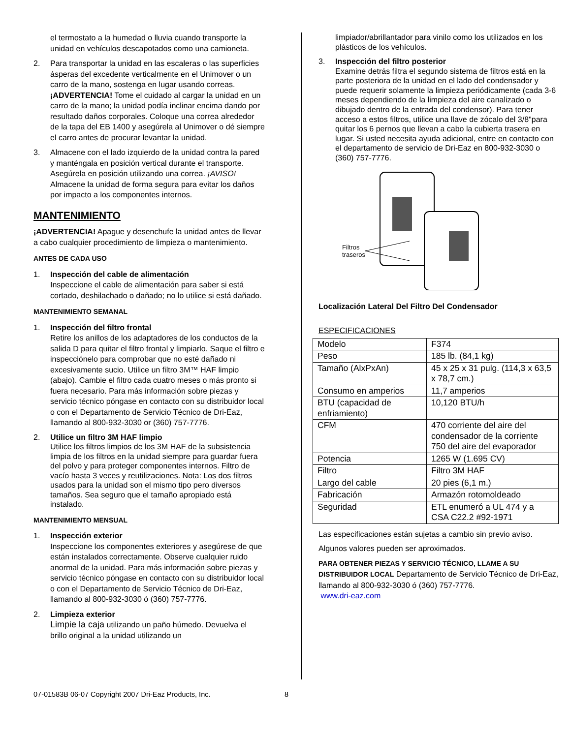el termostato a la humedad o lluvia cuando transporte la unidad en vehículos descapotados como una camioneta.
2. Para transportar la unidad en las escaleras o las superficies ásperas del excedente verticalmente en el Unimover o un carro de la mano, sostenga en lugar usando correas. ¡ADVERTENCIA! Tome el cuidado al cargar la unidad en un carro de la mano; la unidad podía inclinar encima dando por resultado daños corporales. Coloque una correa alrededor de la tapa del EB 1400 y asegúrela al Unimover o dé siempre el carro antes de procurar levantar la unidad.
3. Almacene con el lado izquierdo de la unidad contra la pared y manténgala en posición vertical durante el transporte. Asegúrela en posición utilizando una correa. ¡AVISO! Almacene la unidad de forma segura para evitar los daños por impacto a los componentes internos.
MANTENIMIENTO
¡ADVERTENCIA! Apague y desenchufe la unidad antes de llevar a cabo cualquier procedimiento de limpieza o mantenimiento.
ANTES DE CADA USO
1. Inspección del cable de alimentación
Inspeccione el cable de alimentación para saber si está cortado, deshilachado o dañado; no lo utilice si está dañado.
MANTENIMIENTO SEMANAL
1. Inspección del filtro frontal
Retire los anillos de los adaptadores de los conductos de la salida D para quitar el filtro frontal y limpiarlo. Saque el filtro e inspecciónelo para comprobar que no esté dañado ni excesivamente sucio. Utilice un filtro 3M™ HAF limpio (abajo). Cambie el filtro cada cuatro meses o más pronto si fuera necesario. Para más información sobre piezas y servicio técnico póngase en contacto con su distribuidor local o con el Departamento de Servicio Técnico de Dri-Eaz, llamando al 800-932-3030 or (360) 757-7776.
2. Utilice un filtro 3M HAF limpio
Utilice los filtros limpios de los 3M HAF de la subsistencia limpia de los filtros en la unidad siempre para guardar fuera del polvo y para proteger componentes internos. Filtro de vacío hasta 3 veces y reutilizaciones. Nota: Los dos filtros usados para la unidad son el mismo tipo pero diversos tamaños. Sea seguro que el tamaño apropiado está instalado.
MANTENIMIENTO MENSUAL
1. Inspección exterior
Inspeccione los componentes exteriores y asegúrese de que están instalados correctamente. Observe cualquier ruido anormal de la unidad. Para más información sobre piezas y servicio técnico póngase en contacto con su distribuidor local o con el Departamento de Servicio Técnico de Dri-Eaz, llamando al 800-932-3030 ó (360) 757-7776.
2. Limpieza exterior
Limpie la caja utilizando un paño húmedo. Devuelva el brillo original a la unidad utilizando un
limpiador/abrillantador para vinilo como los utilizados en los plásticos de los vehículos.
3. Inspección del filtro posterior
Examine detrás filtra el segundo sistema de filtros está en la parte posteriora de la unidad en el lado del condensador y puede requerir solamente la limpieza periódicamente (cada 3-6 meses dependiendo de la limpieza del aire canalizado o dibujado dentro de la entrada del condensor). Para tener acceso a estos filtros, utilice una llave de zócalo del 3/8"para quitar los 6 pernos que llevan a cabo la cubierta trasera en lugar. Si usted necesita ayuda adicional, entre en contacto con el departamento de servicio de Dri-Eaz en 800-932-3030 o (360) 757-7776.
Filtros
traseros
Localización Lateral Del Filtro Del Condensador
ESPECIFICACIONES
| Modelo | F374 |
| Peso | 185 lb. (84,1 kg) |
| Tamaño (AlxPxAn) | 45 x 25 x 31 pulg. (114,3 x 63,5 x 78,7 cm.) |
| Consumo en amperios | 11,7 amperios |
| BTU (capacidad de enfriamiento) | 10,120 BTU/h |
| CFM | 470 corriente del aire del condensador de la corriente 750 del aire del evaporador |
| Potencia | 1265 W (1.695 CV) |
| Filtro | Filtro 3M HAF |
| Largo del cable | 20 pies (6,1 m.) |
| Fabricación | Armazón rotomoldeado |
| Seguridad | ETL enumeró a UL 474 y a CSA C22.2 #92-1971 |
Las especificaciones están sujetas a cambio sin previo aviso.
Algunos valores pueden ser aproximados.
PARA OBTENER PIEZAS Y SERVICIO TÉCNICO, LLAME A SU DISTRIBUIDOR LOCAL Departamento de Servicio Técnico de Dri-Eaz, llamando al 800-932-3030 ó (360) 757-7776.
www.dri-eaz.com
07-01583B 06-07 Copyright 2007 Dri-Eaz Products, Inc. 8